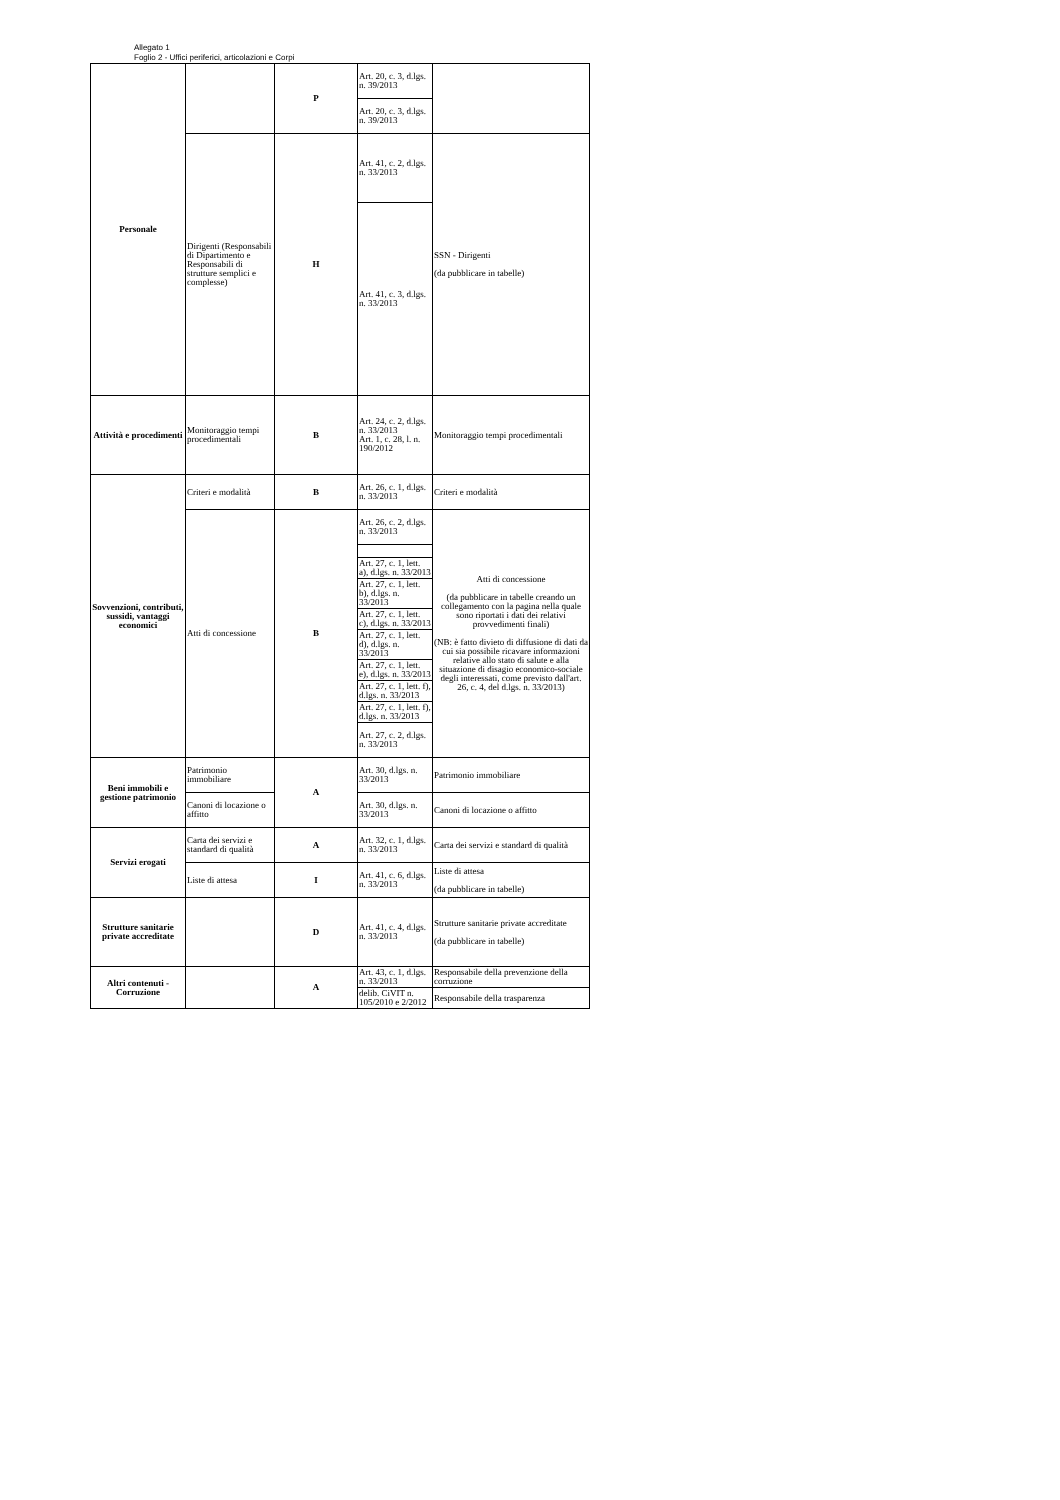Allegato 1
Foglio 2 - Uffici periferici, articolazioni e Corpi
| Personale | | P | Art. 20, c. 3, d.lgs. n. 39/2013 | |
| | | | Art. 20, c. 3, d.lgs. n. 39/2013 | |
| | Dirigenti (Responsabili di Dipartimento e Responsabili di strutture semplici e complesse) | H | Art. 41, c. 2, d.lgs. n. 33/2013 | SSN - Dirigenti (da pubblicare in tabelle) |
| | | | Art. 41, c. 3, d.lgs. n. 33/2013 | |
| Attività e procedimenti | Monitoraggio tempi procedimentali | B | Art. 24, c. 2, d.lgs. n. 33/2013 Art. 1, c. 28, l. n. 190/2012 | Monitoraggio tempi procedimentali |
| Sovvenzioni, contributi, sussidi, vantaggi economici | Criteri e modalità | B | Art. 26, c. 1, d.lgs. n. 33/2013 | Criteri e modalità |
| | Atti di concessione | B | Art. 26, c. 2, d.lgs. n. 33/2013 | Atti di concessione (da pubblicare in tabelle creando un collegamento con la pagina nella quale sono riportati i dati dei relativi provvedimenti finali) (NB: è fatto divieto di diffusione di dati da cui sia possibile ricavare informazioni relative allo stato di salute e alla situazione di disagio economico-sociale degli interessati, come previsto dall'art. 26, c. 4, del d.lgs. n. 33/2013) |
| | | | Art. 27, c. 1, lett. a), d.lgs. n. 33/2013 | |
| | | | Art. 27, c. 1, lett. b), d.lgs. n. 33/2013 | |
| | | | Art. 27, c. 1, lett. c), d.lgs. n. 33/2013 | |
| | | | Art. 27, c. 1, lett. d), d.lgs. n. 33/2013 | |
| | | | Art. 27, c. 1, lett. e), d.lgs. n. 33/2013 | |
| | | | Art. 27, c. 1, lett. f), d.lgs. n. 33/2013 | |
| | | | Art. 27, c. 1, lett. f), d.lgs. n. 33/2013 | |
| | | | Art. 27, c. 2, d.lgs. n. 33/2013 | |
| Beni immobili e gestione patrimonio | Patrimonio immobiliare | A | Art. 30, d.lgs. n. 33/2013 | Patrimonio immobiliare |
| | Canoni di locazione o affitto | | Art. 30, d.lgs. n. 33/2013 | Canoni di locazione o affitto |
| Servizi erogati | Carta dei servizi e standard di qualità | A | Art. 32, c. 1, d.lgs. n. 33/2013 | Carta dei servizi e standard di qualità |
| | Liste di attesa | I | Art. 41, c. 6, d.lgs. n. 33/2013 | Liste di attesa (da pubblicare in tabelle) |
| Strutture sanitarie private accreditate | | D | Art. 41, c. 4, d.lgs. n. 33/2013 | Strutture sanitarie private accreditate (da pubblicare in tabelle) |
| Altri contenuti - Corruzione | | A | Art. 43, c. 1, d.lgs. n. 33/2013 | Responsabile della prevenzione della corruzione |
| | | | delib. CiVIT n. 105/2010 e 2/2012 | Responsabile della trasparenza |